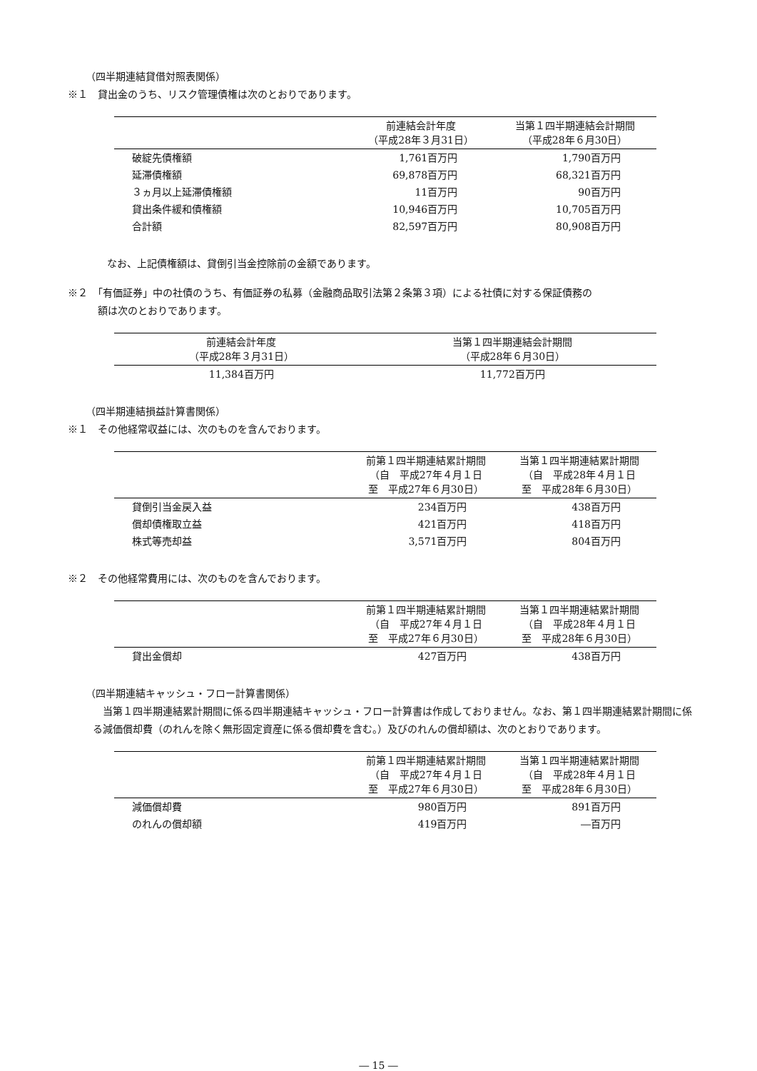（四半期連結貸借対照表関係）
※１　貸出金のうち、リスク管理債権は次のとおりであります。
| | 前連結会計年度 （平成28年３月31日） | 当第１四半期連結会計期間 （平成28年６月30日） |
| --- | --- | --- |
| 破綻先債権額 | 1,761百万円 | 1,790百万円 |
| 延滞債権額 | 69,878百万円 | 68,321百万円 |
| ３ヵ月以上延滞債権額 | 11百万円 | 90百万円 |
| 貸出条件緩和債権額 | 10,946百万円 | 10,705百万円 |
| 合計額 | 82,597百万円 | 80,908百万円 |
なお、上記債権額は、貸倒引当金控除前の金額であります。
※２　「有価証券」中の社債のうち、有価証券の私募（金融商品取引法第２条第３項）による社債に対する保証債務の
　　　額は次のとおりであります。
| 前連結会計年度 （平成28年３月31日） | 当第１四半期連結会計期間 （平成28年６月30日） |
| --- | --- |
| 11,384百万円 | 11,772百万円 |
（四半期連結損益計算書関係）
※１　その他経常収益には、次のものを含んでおります。
| | 前第１四半期連結累計期間 （自 平成27年４月１日 至 平成27年６月30日） | 当第１四半期連結累計期間 （自 平成28年４月１日 至 平成28年６月30日） |
| --- | --- | --- |
| 貸倒引当金戻入益 | 234百万円 | 438百万円 |
| 償却債権取立益 | 421百万円 | 418百万円 |
| 株式等売却益 | 3,571百万円 | 804百万円 |
※２　その他経常費用には、次のものを含んでおります。
| | 前第１四半期連結累計期間 （自 平成27年４月１日 至 平成27年６月30日） | 当第１四半期連結累計期間 （自 平成28年４月１日 至 平成28年６月30日） |
| --- | --- | --- |
| 貸出金償却 | 427百万円 | 438百万円 |
（四半期連結キャッシュ・フロー計算書関係）
　当第１四半期連結累計期間に係る四半期連結キャッシュ・フロー計算書は作成しておりません。なお、第１四半期連結累計期間に係る減価償却費（のれんを除く無形固定資産に係る償却費を含む。）及びのれんの償却額は、次のとおりであります。
| | 前第１四半期連結累計期間 （自 平成27年４月１日 至 平成27年６月30日） | 当第１四半期連結累計期間 （自 平成28年４月１日 至 平成28年６月30日） |
| --- | --- | --- |
| 減価償却費 | 980百万円 | 891百万円 |
| のれんの償却額 | 419百万円 | ―百万円 |
― 15 ―